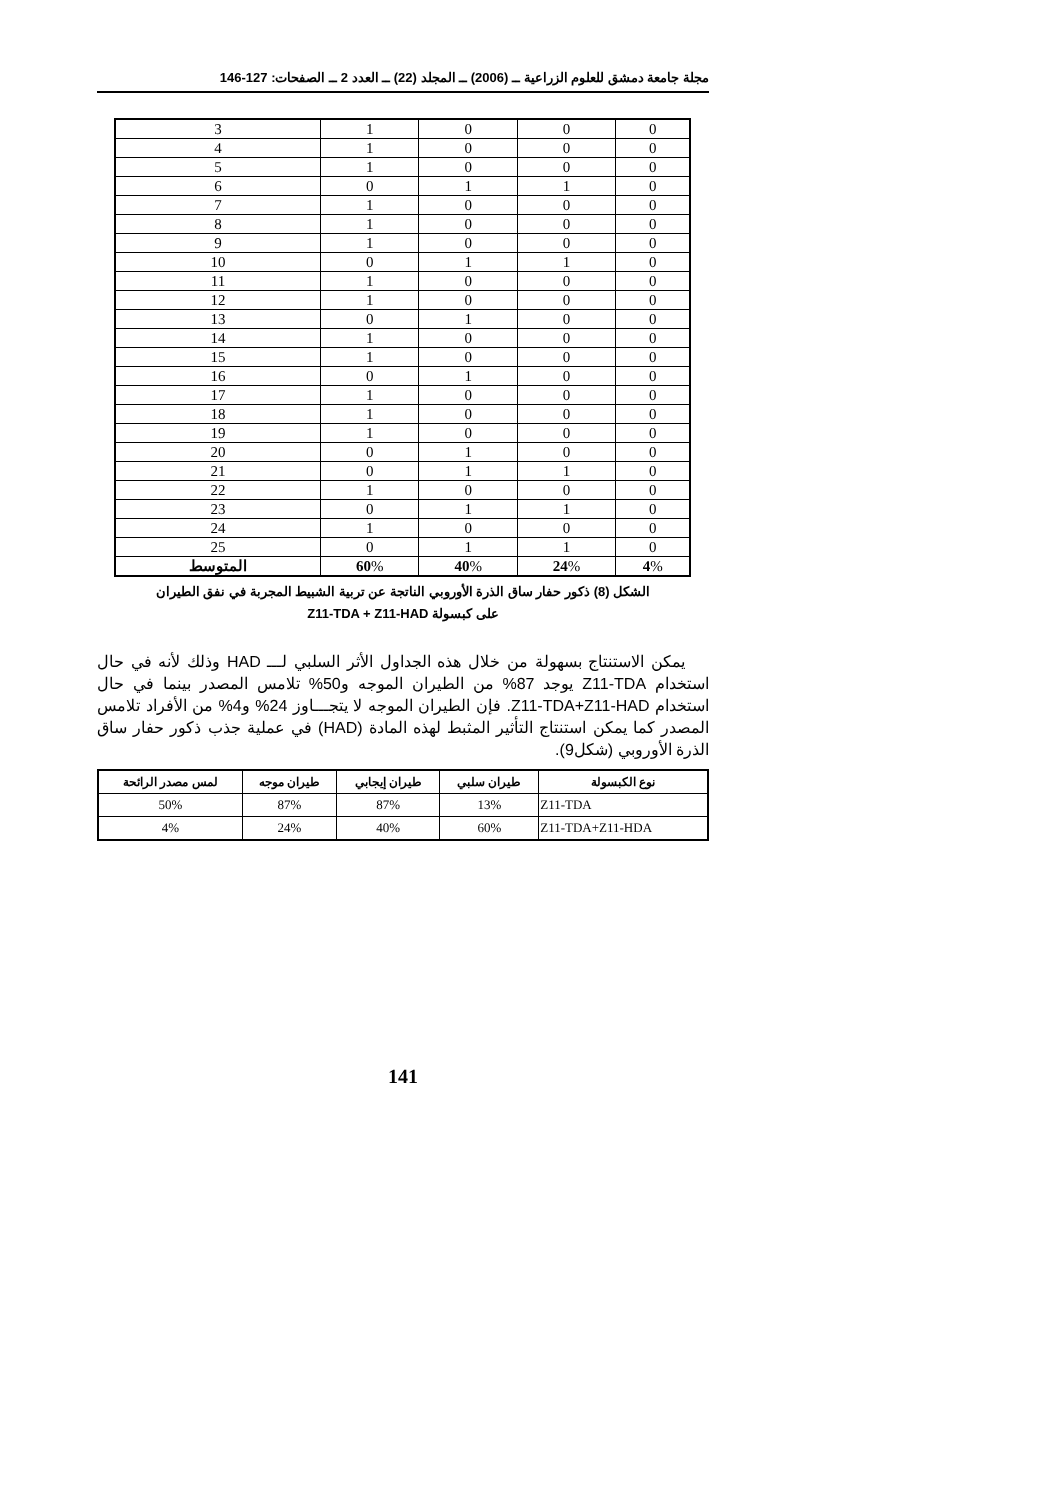مجلة جامعة دمشق للعلوم الزراعية ــ (2006) ــ المجلد (22) ــ العدد 2 ــ الصفحات: 127-146
| 0 | 0 | 0 | 1 | 3 |
| 0 | 0 | 0 | 1 | 4 |
| 0 | 0 | 0 | 1 | 5 |
| 0 | 1 | 1 | 0 | 6 |
| 0 | 0 | 0 | 1 | 7 |
| 0 | 0 | 0 | 1 | 8 |
| 0 | 0 | 0 | 1 | 9 |
| 0 | 1 | 1 | 0 | 10 |
| 0 | 0 | 0 | 1 | 11 |
| 0 | 0 | 0 | 1 | 12 |
| 0 | 0 | 1 | 0 | 13 |
| 0 | 0 | 0 | 1 | 14 |
| 0 | 0 | 0 | 1 | 15 |
| 0 | 0 | 1 | 0 | 16 |
| 0 | 0 | 0 | 1 | 17 |
| 0 | 0 | 0 | 1 | 18 |
| 0 | 0 | 0 | 1 | 19 |
| 0 | 0 | 1 | 0 | 20 |
| 0 | 1 | 1 | 0 | 21 |
| 0 | 0 | 0 | 1 | 22 |
| 0 | 1 | 1 | 0 | 23 |
| 0 | 0 | 0 | 1 | 24 |
| 0 | 1 | 1 | 0 | 25 |
| 4 % | 24 % | 40 % | 60 % | المتوسط |
الشكل (8) ذكور حفار ساق الذرة الأوروبي الناتجة عن تربية الشبيط المجربة في نفق الطيران
على كبسولة Z11-TDA + Z11-HAD
يمكن الاستنتاج بسهولة من خلال هذه الجداول الأثر السلبي لـــ HAD وذلك لأنه في حال استخدام Z11-TDA يوجد 87% من الطيران الموجه و50% تلامس المصدر بينما في حال استخدام Z11-TDA+Z11-HAD. فإن الطيران الموجه لا يتجـــاوز 24% و4% من الأفراد تلامس المصدر كما يمكن استنتاج التأثير المثبط لهذه المادة (HAD) في عملية جذب ذكور حفار ساق الذرة الأوروبي (شكل9).
| نوع الكبسولة | طيران سلبي | طيران إيجابي | طيران موجه | لمس مصدر الرائحة |
| --- | --- | --- | --- | --- |
| Z11-TDA | 13% | 87% | 87% | 50% |
| Z11-TDA+Z11-HDA | 60% | 40% | 24% | 4% |
141